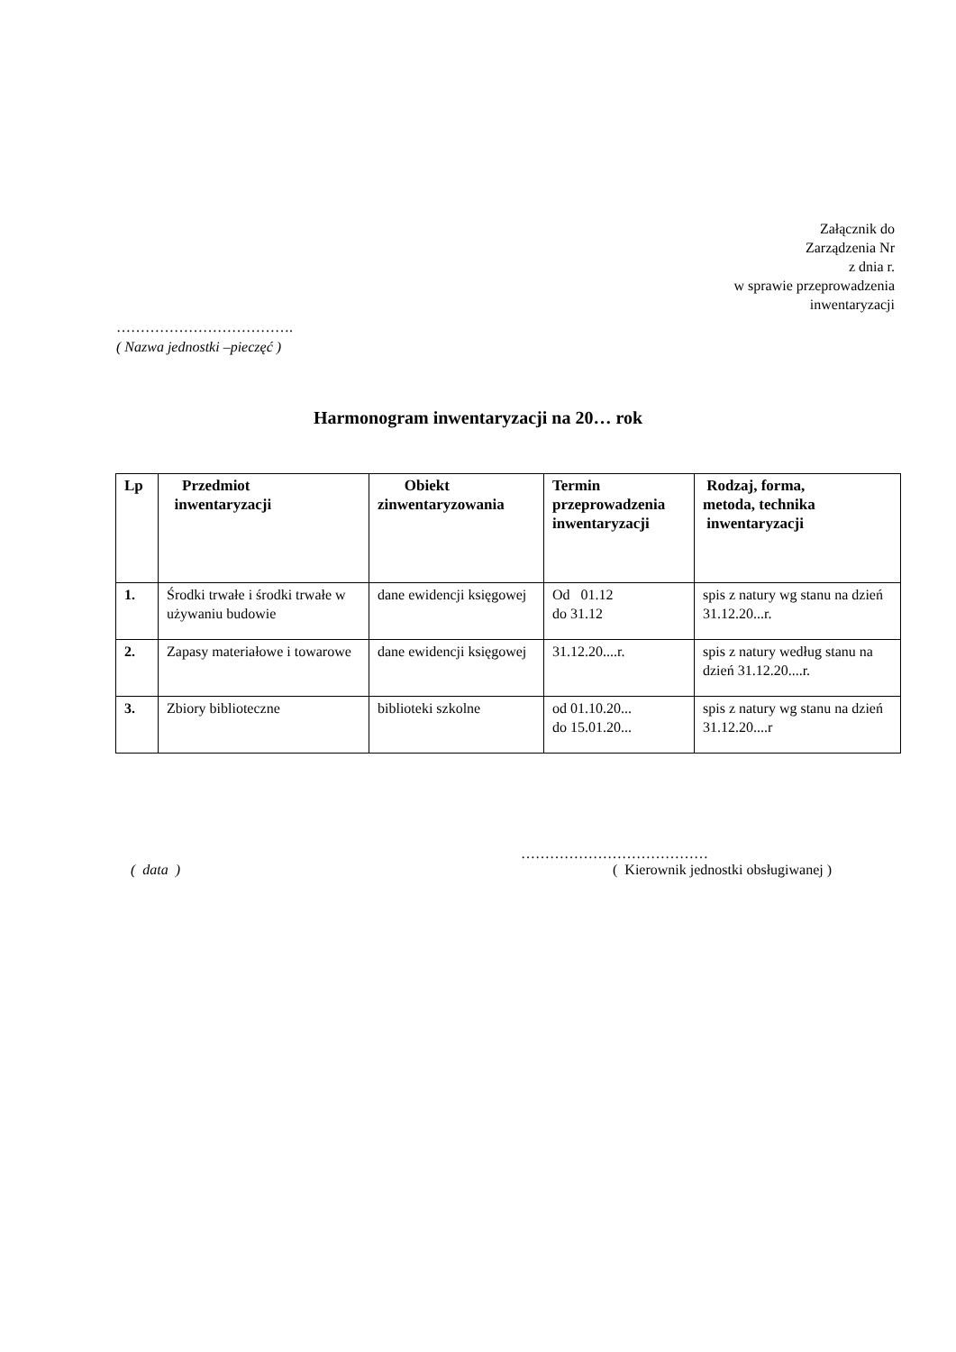Załącznik do
Zarządzenia Nr
z dnia r.
w sprawie przeprowadzenia
inwentaryzacji
……………………………….
( Nazwa jednostki –pieczęć )
Harmonogram inwentaryzacji na 20… rok
| Lp | Przedmiot inwentaryzacji | Obiekt zinwentaryzowania | Termin przeprowadzenia inwentaryzacji | Rodzaj, forma, metoda, technika inwentaryzacji |
| --- | --- | --- | --- | --- |
| 1. | Środki trwałe i środki trwałe w używaniu budowie | dane ewidencji księgowej | Od 01.12 do 31.12 | spis z natury wg stanu na dzień 31.12.20...r. |
| 2. | Zapasy materiałowe i towarowe | dane ewidencji księgowej | 31.12.20....r. | spis z natury według stanu na dzień 31.12.20....r. |
| 3. | Zbiory biblioteczne | biblioteki szkolne | od 01.10.20... do 15.01.20... | spis z natury wg stanu na dzień 31.12.20....r |
…………………………………
( data )
( Kierownik jednostki obsługiwanej )